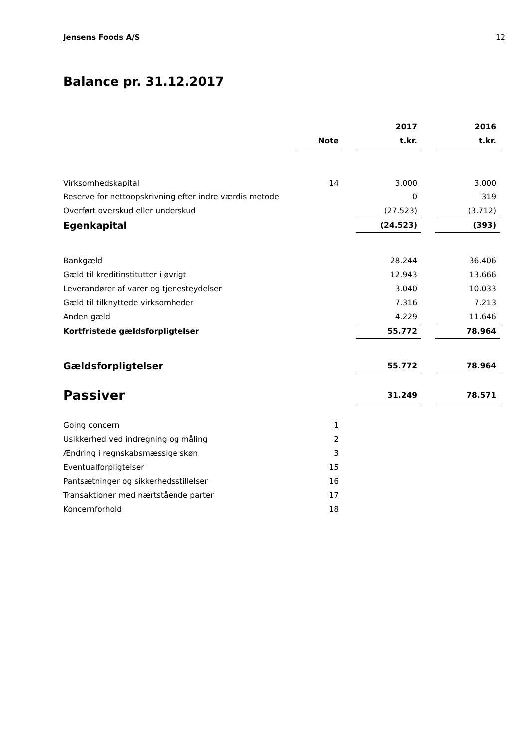Jensens Foods A/S 12
Balance pr. 31.12.2017
| | | | 2017 | | 2016 |
| --- | --- | --- | --- | --- | --- |
| | Note | | t.kr. | | t.kr. |
| Virksomhedskapital | 14 | | 3.000 | | 3.000 |
| Reserve for nettoopskrivning efter indre værdis metode | | | 0 | | 319 |
| Overført overskud eller underskud | | | (27.523) | | (3.712) |
| Egenkapital | | | (24.523) | | (393) |
| Bankgæld | | | 28.244 | | 36.406 |
| Gæld til kreditinstitutter i øvrigt | | | 12.943 | | 13.666 |
| Leverandører af varer og tjenesteydelser | | | 3.040 | | 10.033 |
| Gæld til tilknyttede virksomheder | | | 7.316 | | 7.213 |
| Anden gæld | | | 4.229 | | 11.646 |
| Kortfristede gældsforpligtelser | | | 55.772 | | 78.964 |
| Gældsforpligtelser | | | 55.772 | | 78.964 |
| Passiver | | | 31.249 | | 78.571 |
| Going concern | 1 | | | | |
| Usikkerhed ved indregning og måling | 2 | | | | |
| Ændring i regnskabsmæssige skøn | 3 | | | | |
| Eventualforpligtelser | 15 | | | | |
| Pantsætninger og sikkerhedsstillelser | 16 | | | | |
| Transaktioner med nærtstående parter | 17 | | | | |
| Koncernforhold | 18 | | | | |